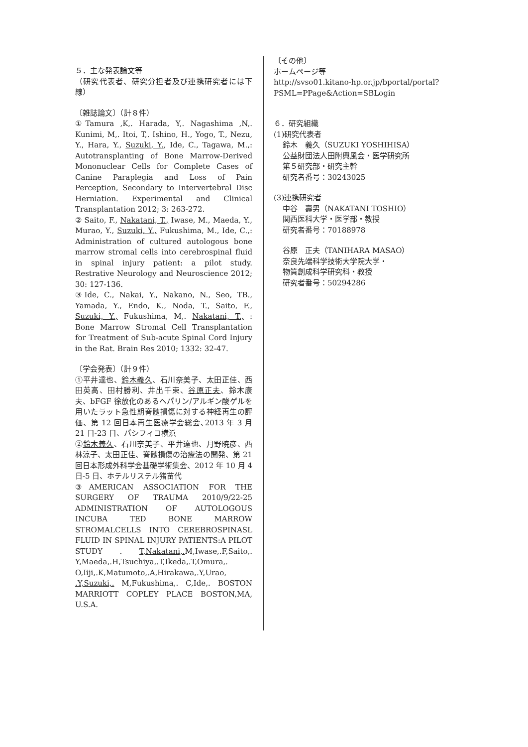５．主な発表論文等
（研究代表者、研究分担者及び連携研究者には下線）
〔雑誌論文〕（計８件）
①Tamura ,K,. Harada, Y,. Nagashima ,N,. Kunimi, M,. Itoi, T,. Ishino, H., Yogo, T., Nezu, Y., Hara, Y., Suzuki, Y., Ide, C., Tagawa, M.,: Autotransplanting of Bone Marrow-Derived Mononuclear Cells for Complete Cases of Canine Paraplegia and Loss of Pain Perception, Secondary to Intervertebral Disc Herniation. Experimental and Clinical Transplantation 2012; 3: 263-272.
② Saito, F., Nakatani, T., Iwase, M., Maeda, Y., Murao, Y., Suzuki, Y., Fukushima, M., Ide, C.,: Administration of cultured autologous bone marrow stromal cells into cerebrospinal fluid in spinal injury patient: a pilot study. Restrative Neurology and Neuroscience 2012; 30: 127-136.
③Ide, C., Nakai, Y., Nakano, N., Seo, TB., Yamada, Y., Endo, K., Noda, T., Saito, F., Suzuki, Y., Fukushima, M,. Nakatani, T., : Bone Marrow Stromal Cell Transplantation for Treatment of Sub-acute Spinal Cord Injury in the Rat. Brain Res 2010; 1332: 32-47.
〔学会発表〕（計９件）
①平井達也、鈴木義久、石川奈美子、太田正佳、西田英高、田村勝利、井出千束、谷原正夫、鈴木康夫、bFGF 徐放化のあるヘパリン/アルギン酸ゲルを用いたラット急性期脊髄損傷に対する神経再生の評価、第 12 回日本再生医療学会総会､2013 年 3 月 21 日-23 日、パシフィコ横浜
②鈴木義久、石川奈美子、平井達也、月野暁彦、西林涼子、太田正佳、脊髄損傷の治療法の開発、第 21 回日本形成外科学会基礎学術集会、2012 年 10 月 4 日-5 日、ホテルリステル猪苗代
③AMERICAN ASSOCIATION FOR THE SURGERY OF TRAUMA 2010/9/22-25 ADMINISTRATION OF AUTOLOGOUS INCUBA TED BONE MARROW STROMALCELLS INTO CEREBROSPINASL FLUID IN SPINAL INJURY PATIENTS:A PILOT STUDY . T,Nakatani,. M,Iwase,.F,Saito,. Y,Maeda,.H,Tsuchiya,.T,Ikeda,.T,Omura,. O,Iiji,.K,Matumoto,.A,Hirakawa,.Y,Urao, .Y,Suzuki,. M,Fukushima,. C,Ide,. BOSTON MARRIOTT COPLEY PLACE BOSTON,MA, U.S.A.
〔その他〕
ホームページ等
http://svso01.kitano-hp.or.jp/bportal/portal?PSML=PPage&Action=SBLogin
６．研究組織
(1)研究代表者
鈴木　義久（SUZUKI YOSHIHISA）
公益財団法人田附興風会・医学研究所
第５研究部・研究主幹
研究者番号：30243025
(3)連携研究者
中谷　壽男（NAKATANI TOSHIO）
関西医科大学・医学部・教授
研究者番号：70188978
谷原　正夫（TANIHARA MASAO）
奈良先端科学技術大学院大学・
物質創成科学研究科・教授
研究者番号：50294286